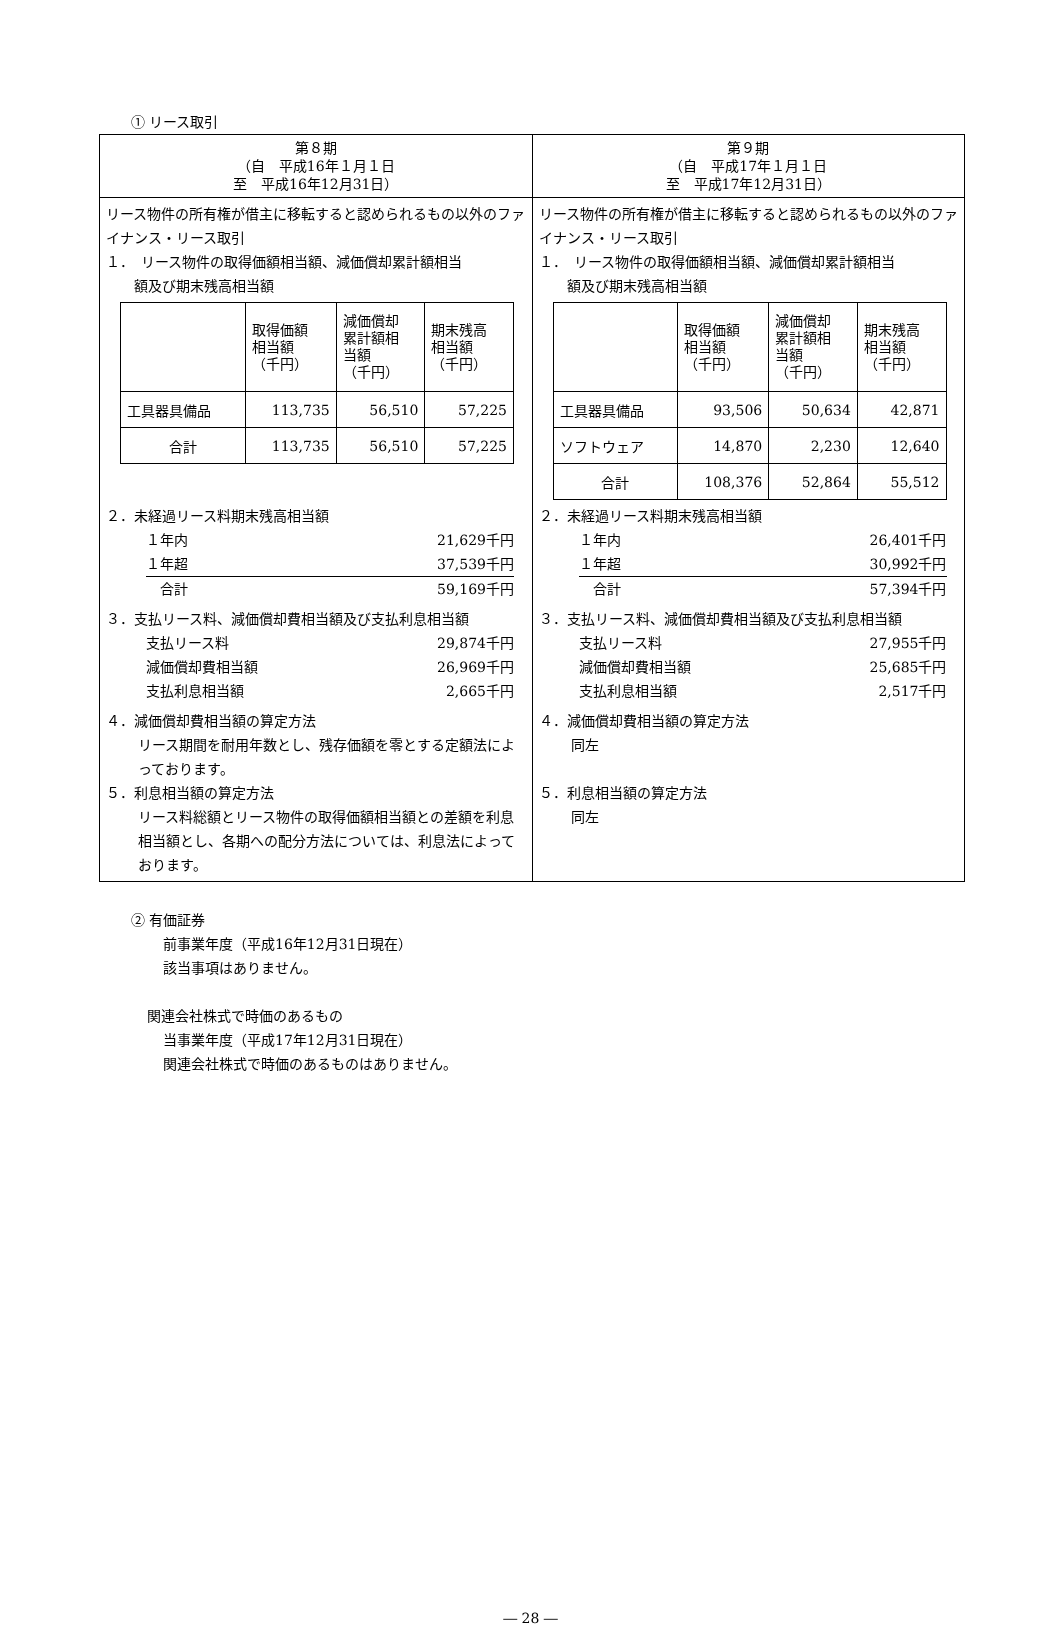① リース取引
| 第８期 （自 平成16年１月１日 至 平成16年12月31日） | 第９期 （自 平成17年１月１日 至 平成17年12月31日） |
| --- | --- |
| リース物件の所有権が借主に移転すると認められるもの以外のファイナンス・リース取引 １． リース物件の取得価額相当額、減価償却累計額相当 額及び期末残高相当額 / / 取得価額 相当額 （千円） / 減価償却 累計額相 当額 （千円） / 期末残高 相当額 （千円） / / 工具器具備品 / 113,735 / 56,510 / 57,225 / / 合計 / 113,735 / 56,510 / 57,225 / ２．未経過リース料期末残高相当額 １年内 21,629千円 １年超 37,539千円 合計 59,169千円 ３．支払リース料、減価償却費相当額及び支払利息相当額 支払リース料 29,874千円 減価償却費相当額 26,969千円 支払利息相当額 2,665千円 ４．減価償却費相当額の算定方法 リース期間を耐用年数とし、残存価額を零とする定額法によっております。 ５．利息相当額の算定方法 リース料総額とリース物件の取得価額相当額との差額を利息相当額とし、各期への配分方法については、利息法によっております。 | リース物件の所有権が借主に移転すると認められるもの以外のファイナンス・リース取引 １． リース物件の取得価額相当額、減価償却累計額相当 額及び期末残高相当額 / / 取得価額 相当額 （千円） / 減価償却 累計額相 当額 （千円） / 期末残高 相当額 （千円） / / 工具器具備品 / 93,506 / 50,634 / 42,871 / / ソフトウェア / 14,870 / 2,230 / 12,640 / / 合計 / 108,376 / 52,864 / 55,512 / ２．未経過リース料期末残高相当額 １年内 26,401千円 １年超 30,992千円 合計 57,394千円 ３．支払リース料、減価償却費相当額及び支払利息相当額 支払リース料 27,955千円 減価償却費相当額 25,685千円 支払利息相当額 2,517千円 ４．減価償却費相当額の算定方法 同左 ５．利息相当額の算定方法 同左 |
② 有価証券
前事業年度（平成16年12月31日現在）
該当事項はありません。
関連会社株式で時価のあるもの
当事業年度（平成17年12月31日現在）
関連会社株式で時価のあるものはありません。
― 28 ―